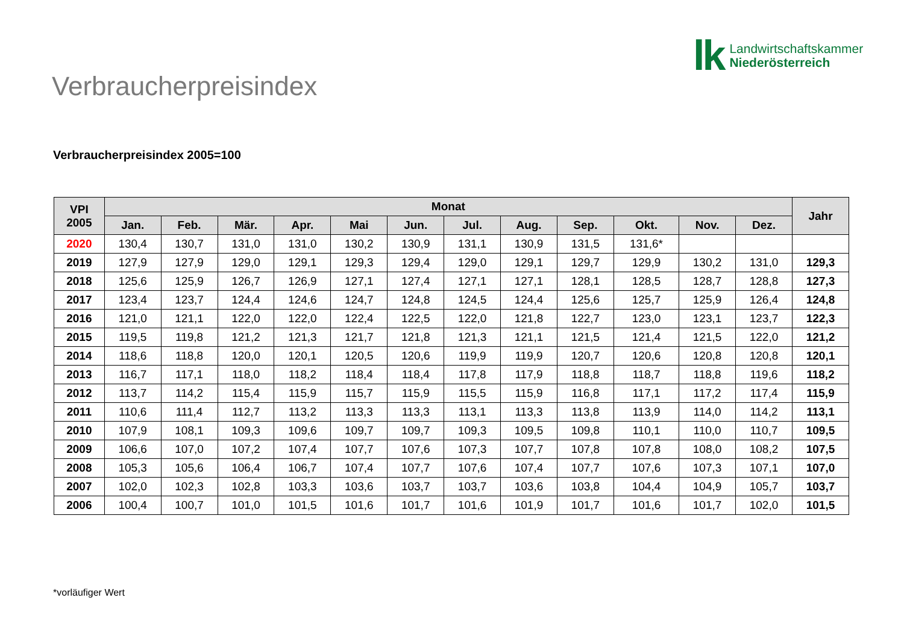lk
Landwirtschaftskammer
Niederösterreich
Verbraucherpreisindex
Verbraucherpreisindex 2005=100
| VPI 2005 | Monat | | | | | | | | | | | | Jahr |
| --- | --- | --- | --- | --- | --- | --- | --- | --- | --- | --- | --- | --- | --- |
| | Jan. | Feb. | Mär. | Apr. | Mai | Jun. | Jul. | Aug. | Sep. | Okt. | Nov. | Dez. | |
| 2020 | 130,4 | 130,7 | 131,0 | 131,0 | 130,2 | 130,9 | 131,1 | 130,9 | 131,5 | 131,6* | | | |
| 2019 | 127,9 | 127,9 | 129,0 | 129,1 | 129,3 | 129,4 | 129,0 | 129,1 | 129,7 | 129,9 | 130,2 | 131,0 | 129,3 |
| 2018 | 125,6 | 125,9 | 126,7 | 126,9 | 127,1 | 127,4 | 127,1 | 127,1 | 128,1 | 128,5 | 128,7 | 128,8 | 127,3 |
| 2017 | 123,4 | 123,7 | 124,4 | 124,6 | 124,7 | 124,8 | 124,5 | 124,4 | 125,6 | 125,7 | 125,9 | 126,4 | 124,8 |
| 2016 | 121,0 | 121,1 | 122,0 | 122,0 | 122,4 | 122,5 | 122,0 | 121,8 | 122,7 | 123,0 | 123,1 | 123,7 | 122,3 |
| 2015 | 119,5 | 119,8 | 121,2 | 121,3 | 121,7 | 121,8 | 121,3 | 121,1 | 121,5 | 121,4 | 121,5 | 122,0 | 121,2 |
| 2014 | 118,6 | 118,8 | 120,0 | 120,1 | 120,5 | 120,6 | 119,9 | 119,9 | 120,7 | 120,6 | 120,8 | 120,8 | 120,1 |
| 2013 | 116,7 | 117,1 | 118,0 | 118,2 | 118,4 | 118,4 | 117,8 | 117,9 | 118,8 | 118,7 | 118,8 | 119,6 | 118,2 |
| 2012 | 113,7 | 114,2 | 115,4 | 115,9 | 115,7 | 115,9 | 115,5 | 115,9 | 116,8 | 117,1 | 117,2 | 117,4 | 115,9 |
| 2011 | 110,6 | 111,4 | 112,7 | 113,2 | 113,3 | 113,3 | 113,1 | 113,3 | 113,8 | 113,9 | 114,0 | 114,2 | 113,1 |
| 2010 | 107,9 | 108,1 | 109,3 | 109,6 | 109,7 | 109,7 | 109,3 | 109,5 | 109,8 | 110,1 | 110,0 | 110,7 | 109,5 |
| 2009 | 106,6 | 107,0 | 107,2 | 107,4 | 107,7 | 107,6 | 107,3 | 107,7 | 107,8 | 107,8 | 108,0 | 108,2 | 107,5 |
| 2008 | 105,3 | 105,6 | 106,4 | 106,7 | 107,4 | 107,7 | 107,6 | 107,4 | 107,7 | 107,6 | 107,3 | 107,1 | 107,0 |
| 2007 | 102,0 | 102,3 | 102,8 | 103,3 | 103,6 | 103,7 | 103,7 | 103,6 | 103,8 | 104,4 | 104,9 | 105,7 | 103,7 |
| 2006 | 100,4 | 100,7 | 101,0 | 101,5 | 101,6 | 101,7 | 101,6 | 101,9 | 101,7 | 101,6 | 101,7 | 102,0 | 101,5 |
*vorläufiger Wert